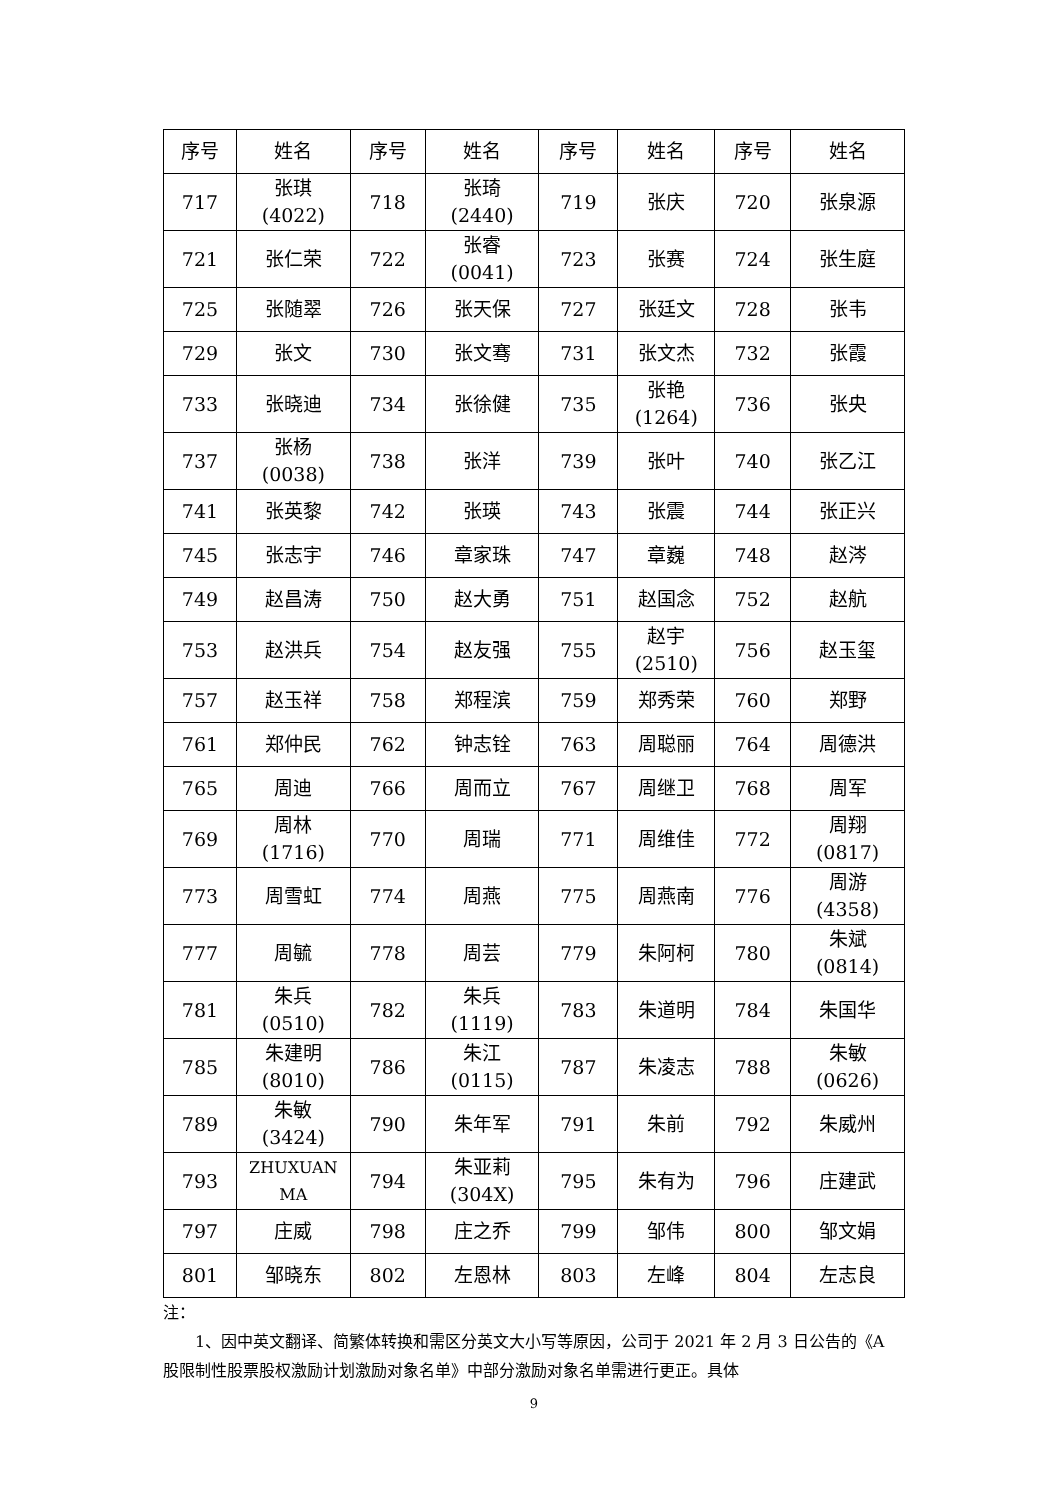| 序号 | 姓名 | 序号 | 姓名 | 序号 | 姓名 | 序号 | 姓名 |
| --- | --- | --- | --- | --- | --- | --- | --- |
| 717 | 张琪 (4022) | 718 | 张琦 (2440) | 719 | 张庆 | 720 | 张泉源 |
| 721 | 张仁荣 | 722 | 张睿 (0041) | 723 | 张赛 | 724 | 张生庭 |
| 725 | 张随翠 | 726 | 张天保 | 727 | 张廷文 | 728 | 张韦 |
| 729 | 张文 | 730 | 张文骞 | 731 | 张文杰 | 732 | 张霞 |
| 733 | 张晓迪 | 734 | 张徐健 | 735 | 张艳 (1264) | 736 | 张央 |
| 737 | 张杨 (0038) | 738 | 张洋 | 739 | 张叶 | 740 | 张乙江 |
| 741 | 张英黎 | 742 | 张瑛 | 743 | 张震 | 744 | 张正兴 |
| 745 | 张志宇 | 746 | 章家珠 | 747 | 章巍 | 748 | 赵涔 |
| 749 | 赵昌涛 | 750 | 赵大勇 | 751 | 赵国念 | 752 | 赵航 |
| 753 | 赵洪兵 | 754 | 赵友强 | 755 | 赵宇 (2510) | 756 | 赵玉玺 |
| 757 | 赵玉祥 | 758 | 郑程滨 | 759 | 郑秀荣 | 760 | 郑野 |
| 761 | 郑仲民 | 762 | 钟志铨 | 763 | 周聪丽 | 764 | 周德洪 |
| 765 | 周迪 | 766 | 周而立 | 767 | 周继卫 | 768 | 周军 |
| 769 | 周林 (1716) | 770 | 周瑞 | 771 | 周维佳 | 772 | 周翔 (0817) |
| 773 | 周雪虹 | 774 | 周燕 | 775 | 周燕南 | 776 | 周游 (4358) |
| 777 | 周毓 | 778 | 周芸 | 779 | 朱阿柯 | 780 | 朱斌 (0814) |
| 781 | 朱兵 (0510) | 782 | 朱兵 (1119) | 783 | 朱道明 | 784 | 朱国华 |
| 785 | 朱建明 (8010) | 786 | 朱江 (0115) | 787 | 朱凌志 | 788 | 朱敏 (0626) |
| 789 | 朱敏 (3424) | 790 | 朱年军 | 791 | 朱前 | 792 | 朱威州 |
| 793 | ZHUXUAN MA | 794 | 朱亚莉 (304X) | 795 | 朱有为 | 796 | 庄建武 |
| 797 | 庄威 | 798 | 庄之乔 | 799 | 邹伟 | 800 | 邹文娟 |
| 801 | 邹晓东 | 802 | 左恩林 | 803 | 左峰 | 804 | 左志良 |
注：
1、因中英文翻译、简繁体转换和需区分英文大小写等原因，公司于 2021 年 2 月 3 日公告的《A 股限制性股票股权激励计划激励对象名单》中部分激励对象名单需进行更正。具体
9